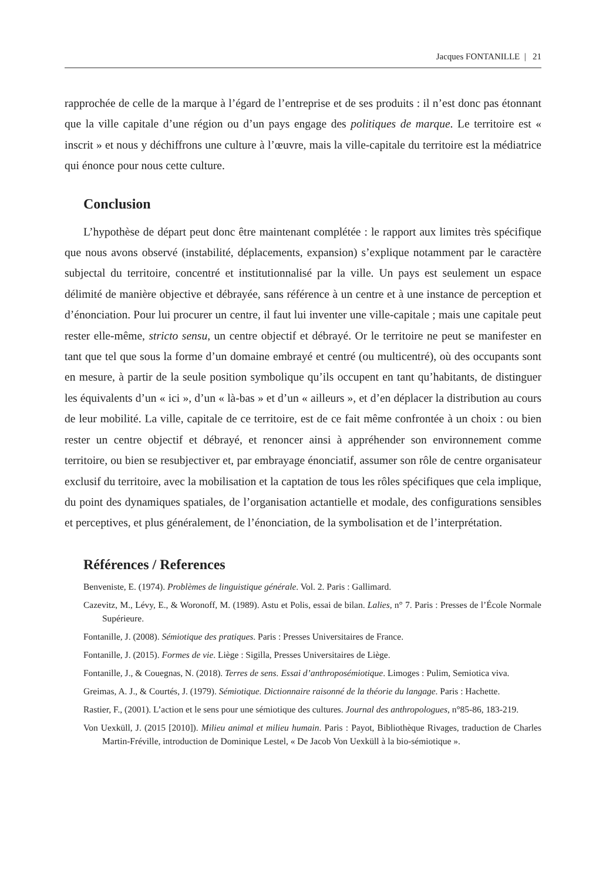Jacques FONTANILLE | 21
rapprochée de celle de la marque à l’égard de l’entreprise et de ses produits : il n’est donc pas étonnant que la ville capitale d’une région ou d’un pays engage des politiques de marque. Le territoire est « inscrit » et nous y déchiffrons une culture à l’œuvre, mais la ville-capitale du territoire est la médiatrice qui énonce pour nous cette culture.
Conclusion
L’hypothèse de départ peut donc être maintenant complétée : le rapport aux limites très spécifique que nous avons observé (instabilité, déplacements, expansion) s’explique notamment par le caractère subjectal du territoire, concentré et institutionnalisé par la ville. Un pays est seulement un espace délimité de manière objective et débrayée, sans référence à un centre et à une instance de perception et d’énonciation. Pour lui procurer un centre, il faut lui inventer une ville-capitale ; mais une capitale peut rester elle-même, stricto sensu, un centre objectif et débrayé. Or le territoire ne peut se manifester en tant que tel que sous la forme d’un domaine embrayé et centré (ou multicentré), où des occupants sont en mesure, à partir de la seule position symbolique qu’ils occupent en tant qu’habitants, de distinguer les équivalents d’un « ici », d’un « là-bas » et d’un « ailleurs », et d’en déplacer la distribution au cours de leur mobilité. La ville, capitale de ce territoire, est de ce fait même confrontée à un choix : ou bien rester un centre objectif et débrayé, et renoncer ainsi à appréhender son environnement comme territoire, ou bien se resubjectiver et, par embrayage énonciatif, assumer son rôle de centre organisateur exclusif du territoire, avec la mobilisation et la captation de tous les rôles spécifiques que cela implique, du point des dynamiques spatiales, de l’organisation actantielle et modale, des configurations sensibles et perceptives, et plus généralement, de l’énonciation, de la symbolisation et de l’interprétation.
Références / References
Benveniste, E. (1974). Problèmes de linguistique générale. Vol. 2. Paris : Gallimard.
Cazevitz, M., Lévy, E., & Woronoff, M. (1989). Astu et Polis, essai de bilan. Lalies, n° 7. Paris : Presses de l’École Normale Supérieure.
Fontanille, J. (2008). Sémiotique des pratiques. Paris : Presses Universitaires de France.
Fontanille, J. (2015). Formes de vie. Liège : Sigilla, Presses Universitaires de Liège.
Fontanille, J., & Couegnas, N. (2018). Terres de sens. Essai d’anthroposémiotique. Limoges : Pulim, Semiotica viva.
Greimas, A. J., & Courtés, J. (1979). Sémiotique. Dictionnaire raisonné de la théorie du langage. Paris : Hachette.
Rastier, F., (2001). L’action et le sens pour une sémiotique des cultures. Journal des anthropologues, n°85-86, 183-219.
Von Uexküll, J. (2015 [2010]). Milieu animal et milieu humain. Paris : Payot, Bibliothèque Rivages, traduction de Charles Martin-Fréville, introduction de Dominique Lestel, « De Jacob Von Uexküll à la bio-sémiotique ».